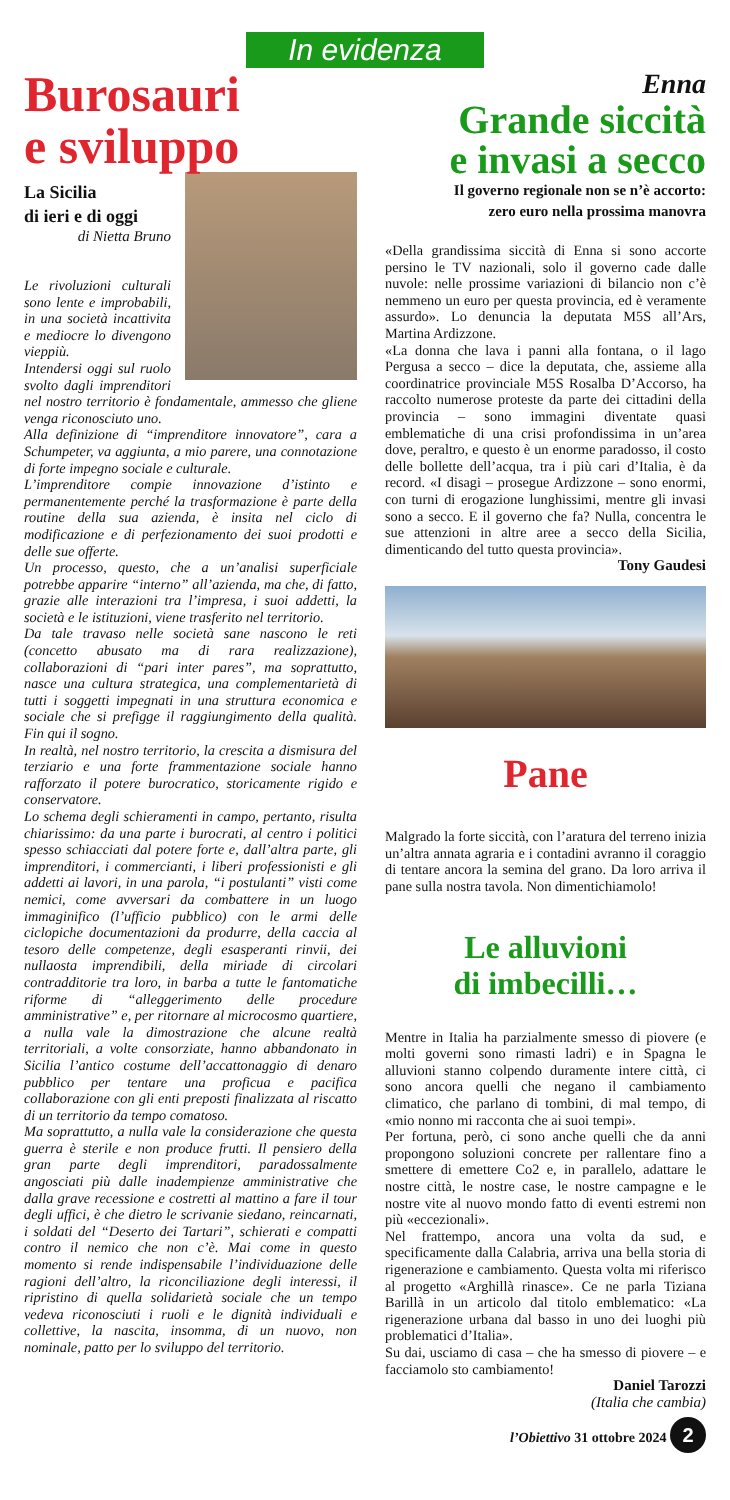In evidenza
Burosauri
e sviluppo
La Sicilia
di ieri e di oggi
di Nietta Bruno
Le rivoluzioni culturali sono lente e improbabili, in una società incattivita e mediocre lo divengono vieppiù.
Intendersi oggi sul ruolo svolto dagli imprenditori nel nostro territorio è fondamentale, ammesso che gliene venga riconosciuto uno.
Alla definizione di “imprenditore innovatore”, cara a Schumpeter, va aggiunta, a mio parere, una connotazione di forte impegno sociale e culturale.
L’imprenditore compie innovazione d’istinto e permanentemente perché la trasformazione è parte della routine della sua azienda, è insita nel ciclo di modificazione e di perfezionamento dei suoi prodotti e delle sue offerte.
Un processo, questo, che a un’analisi superficiale potrebbe apparire “interno” all’azienda, ma che, di fatto, grazie alle interazioni tra l’impresa, i suoi addetti, la società e le istituzioni, viene trasferito nel territorio.
Da tale travaso nelle società sane nascono le reti (concetto abusato ma di rara realizzazione), collaborazioni di “pari inter pares”, ma soprattutto, nasce una cultura strategica, una complementarietà di tutti i soggetti impegnati in una struttura economica e sociale che si prefigge il raggiungimento della qualità. Fin qui il sogno.
In realtà, nel nostro territorio, la crescita a dismisura del terziario e una forte frammentazione sociale hanno rafforzato il potere burocratico, storicamente rigido e conservatore.
Lo schema degli schieramenti in campo, pertanto, risulta chiarissimo: da una parte i burocrati, al centro i politici spesso schiacciati dal potere forte e, dall’altra parte, gli imprenditori, i commercianti, i liberi professionisti e gli addetti ai lavori, in una parola, “i postulanti” visti come nemici, come avversari da combattere in un luogo immaginifico (l’ufficio pubblico) con le armi delle ciclopiche documentazioni da produrre, della caccia al tesoro delle competenze, degli esasperanti rinvii, dei nullaosta imprendibili, della miriade di circolari contradditorie tra loro, in barba a tutte le fantomatiche riforme di “alleggerimento delle procedure amministrative” e, per ritornare al microcosmo quartiere, a nulla vale la dimostrazione che alcune realtà territoriali, a volte consorziate, hanno abbandonato in Sicilia l’antico costume dell’accattonaggio di denaro pubblico per tentare una proficua e pacifica collaborazione con gli enti preposti finalizzata al riscatto di un territorio da tempo comatoso.
Ma soprattutto, a nulla vale la considerazione che questa guerra è sterile e non produce frutti. Il pensiero della gran parte degli imprenditori, paradossalmente angosciati più dalle inadempienze amministrative che dalla grave recessione e costretti al mattino a fare il tour degli uffici, è che dietro le scrivanie siedano, reincarnati, i soldati del “Deserto dei Tartari”, schierati e compatti contro il nemico che non c’è. Mai come in questo momento si rende indispensabile l’individuazione delle ragioni dell’altro, la riconciliazione degli interessi, il ripristino di quella solidarietà sociale che un tempo vedeva riconosciuti i ruoli e le dignità individuali e collettive, la nascita, insomma, di un nuovo, non nominale, patto per lo sviluppo del territorio.
Enna
Grande siccità
e invasi a secco
Il governo regionale non se n’è accorto:
zero euro nella prossima manovra
«Della grandissima siccità di Enna si sono accorte persino le TV nazionali, solo il governo cade dalle nuvole: nelle prossime variazioni di bilancio non c’è nemmeno un euro per questa provincia, ed è veramente assurdo». Lo denuncia la deputata M5S all’Ars, Martina Ardizzone.
«La donna che lava i panni alla fontana, o il lago Pergusa a secco – dice la deputata, che, assieme alla coordinatrice provinciale M5S Rosalba D’Accorso, ha raccolto numerose proteste da parte dei cittadini della provincia – sono immagini diventate quasi emblematiche di una crisi profondissima in un’area dove, peraltro, e questo è un enorme paradosso, il costo delle bollette dell’acqua, tra i più cari d’Italia, è da record. «I disagi – prosegue Ardizzone – sono enormi, con turni di erogazione lunghissimi, mentre gli invasi sono a secco. E il governo che fa? Nulla, concentra le sue attenzioni in altre aree a secco della Sicilia, dimenticando del tutto questa provincia».
Tony Gaudesi
Pane
Malgrado la forte siccità, con l’aratura del terreno inizia un’altra annata agraria e i contadini avranno il coraggio di tentare ancora la semina del grano. Da loro arriva il pane sulla nostra tavola. Non dimentichiamolo!
Le alluvioni
di imbecilli…
Mentre in Italia ha parzialmente smesso di piovere (e molti governi sono rimasti ladri) e in Spagna le alluvioni stanno colpendo duramente intere città, ci sono ancora quelli che negano il cambiamento climatico, che parlano di tombini, di mal tempo, di «mio nonno mi racconta che ai suoi tempi».
Per fortuna, però, ci sono anche quelli che da anni propongono soluzioni concrete per rallentare fino a smettere di emettere Co2 e, in parallelo, adattare le nostre città, le nostre case, le nostre campagne e le nostre vite al nuovo mondo fatto di eventi estremi non più «eccezionali».
Nel frattempo, ancora una volta da sud, e specificamente dalla Calabria, arriva una bella storia di rigenerazione e cambiamento. Questa volta mi riferisco al progetto «Arghillà rinasce». Ce ne parla Tiziana Barillà in un articolo dal titolo emblematico: «La rigenerazione urbana dal basso in uno dei luoghi più problematici d’Italia».
Su dai, usciamo di casa – che ha smesso di piovere – e facciamolo sto cambiamento!
Daniel Tarozzi
(Italia che cambia)
l’Obiettivo 31 ottobre 2024 2